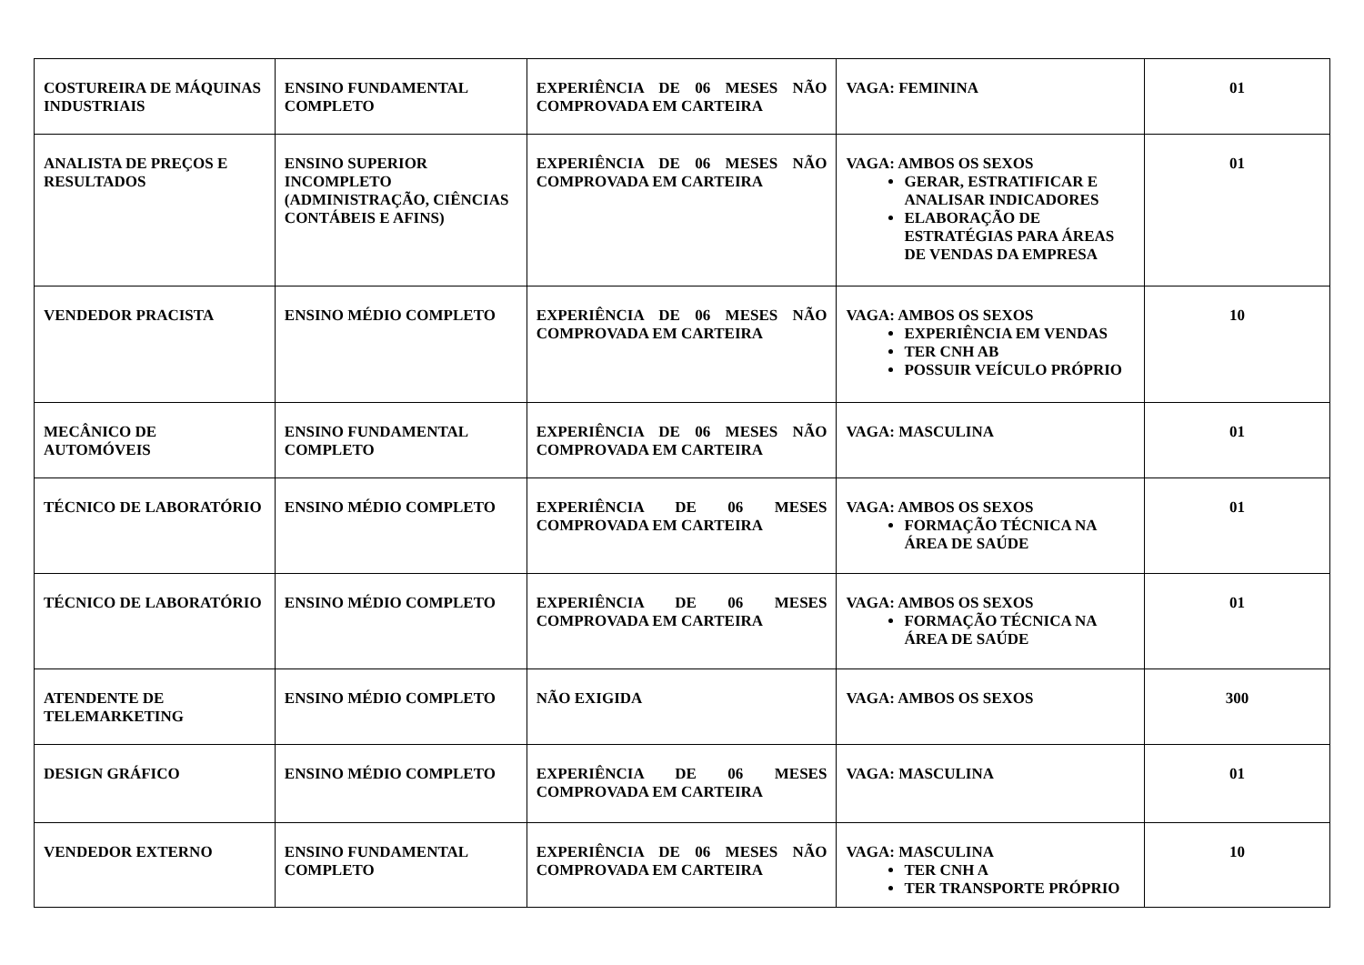| COSTUREIRA DE MÁQUINAS INDUSTRIAIS | ENSINO FUNDAMENTAL COMPLETO | EXPERIÊNCIA DE 06 MESES NÃO COMPROVADA EM CARTEIRA | VAGA: FEMININA | 01 |
| ANALISTA DE PREÇOS E RESULTADOS | ENSINO SUPERIOR INCOMPLETO (ADMINISTRAÇÃO, CIÊNCIAS CONTÁBEIS E AFINS) | EXPERIÊNCIA DE 06 MESES NÃO COMPROVADA EM CARTEIRA | VAGA: AMBOS OS SEXOS GERAR, ESTRATIFICAR E ANALISAR INDICADORES ELABORAÇÃO DE ESTRATÉGIAS PARA ÁREAS DE VENDAS DA EMPRESA | 01 |
| VENDEDOR PRACISTA | ENSINO MÉDIO COMPLETO | EXPERIÊNCIA DE 06 MESES NÃO COMPROVADA EM CARTEIRA | VAGA: AMBOS OS SEXOS EXPERIÊNCIA EM VENDAS TER CNH AB POSSUIR VEÍCULO PRÓPRIO | 10 |
| MECÂNICO DE AUTOMÓVEIS | ENSINO FUNDAMENTAL COMPLETO | EXPERIÊNCIA DE 06 MESES NÃO COMPROVADA EM CARTEIRA | VAGA: MASCULINA | 01 |
| TÉCNICO DE LABORATÓRIO | ENSINO MÉDIO COMPLETO | EXPERIÊNCIA DE 06 MESES COMPROVADA EM CARTEIRA | VAGA: AMBOS OS SEXOS FORMAÇÃO TÉCNICA NA ÁREA DE SAÚDE | 01 |
| TÉCNICO DE LABORATÓRIO | ENSINO MÉDIO COMPLETO | EXPERIÊNCIA DE 06 MESES COMPROVADA EM CARTEIRA | VAGA: AMBOS OS SEXOS FORMAÇÃO TÉCNICA NA ÁREA DE SAÚDE | 01 |
| ATENDENTE DE TELEMARKETING | ENSINO MÉDIO COMPLETO | NÃO EXIGIDA | VAGA: AMBOS OS SEXOS | 300 |
| DESIGN GRÁFICO | ENSINO MÉDIO COMPLETO | EXPERIÊNCIA DE 06 MESES COMPROVADA EM CARTEIRA | VAGA: MASCULINA | 01 |
| VENDEDOR EXTERNO | ENSINO FUNDAMENTAL COMPLETO | EXPERIÊNCIA DE 06 MESES NÃO COMPROVADA EM CARTEIRA | VAGA: MASCULINA TER CNH A TER TRANSPORTE PRÓPRIO | 10 |